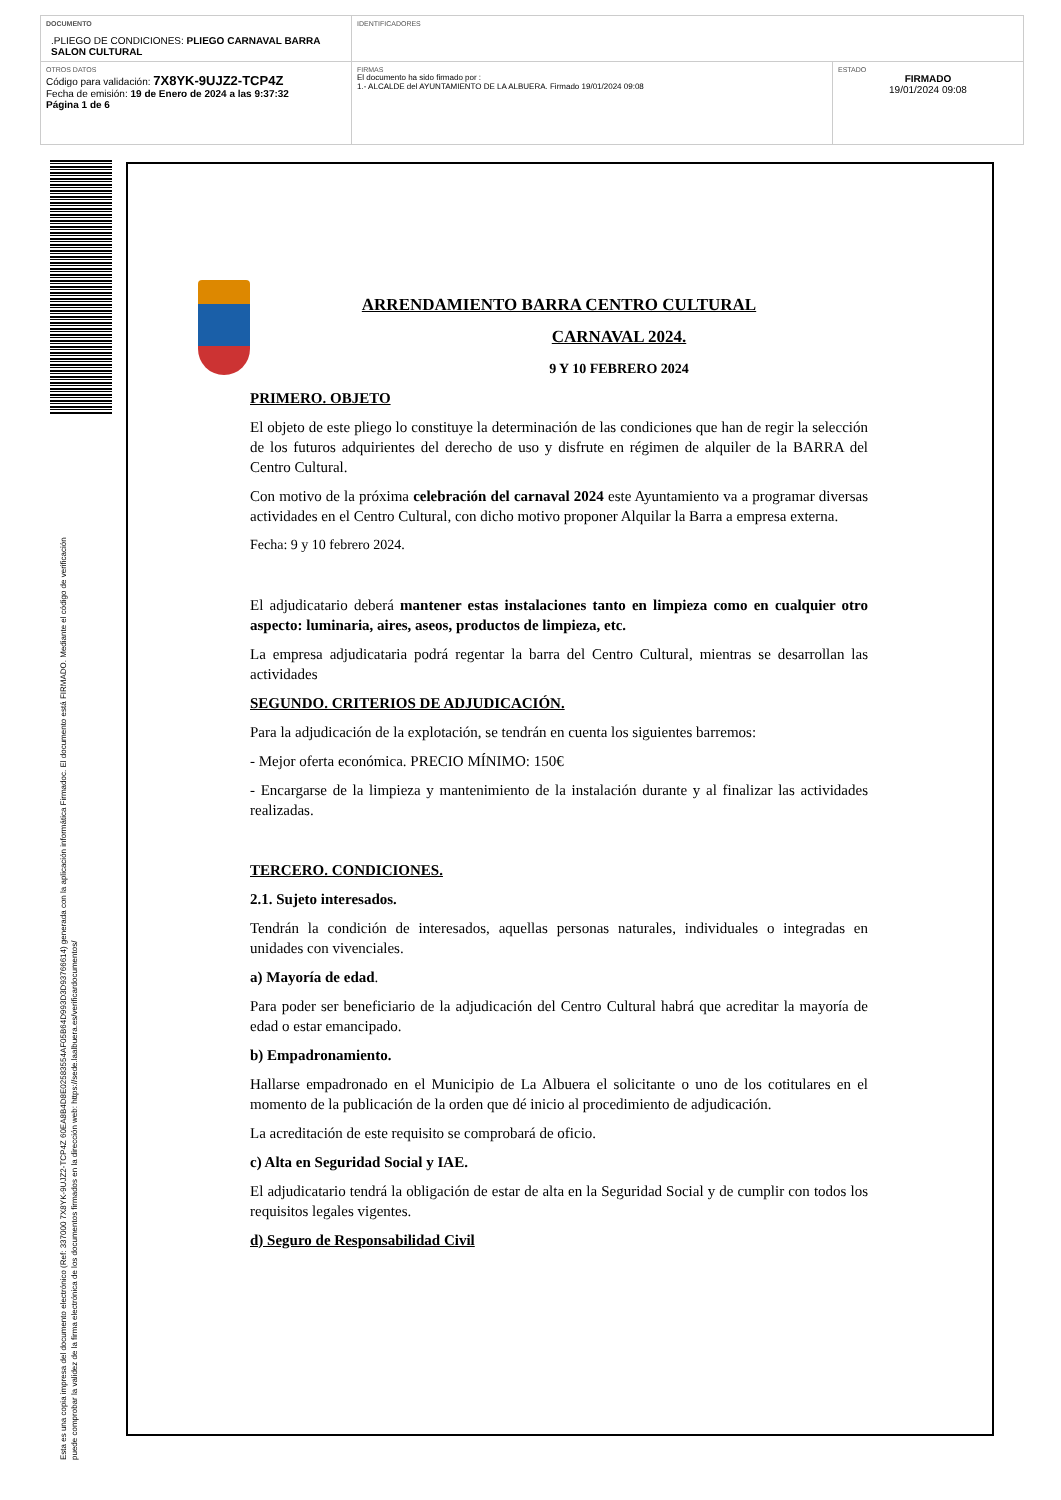| DOCUMENTO .PLIEGO DE CONDICIONES: PLIEGO CARNAVAL BARRA SALON CULTURAL | IDENTIFICADORES | |
| OTROS DATOS Código para validación: 7X8YK-9UJZ2-TCP4Z Fecha de emisión: 19 de Enero de 2024 a las 9:37:32 Página 1 de 6 | FIRMAS El documento ha sido firmado por : 1.- ALCALDE del AYUNTAMIENTO DE LA ALBUERA. Firmado 19/01/2024 09:08 | ESTADO FIRMADO 19/01/2024 09:08 |
Esta es una copia impresa del documento electrónico (Ref: 337000 7X8YK-9UJZ2-TCP4Z 60EA8B4D8E02583554AF05B64D993D3D93766614) generada con la aplicación informática Firmadoc. El documento está FIRMADO. Mediante el código de verificación
puede comprobar la validez de la firma electrónica de los documentos firmados en la dirección web: https://sede.laalbuera.es/verificardocumentos/
ARRENDAMIENTO BARRA CENTRO CULTURAL
CARNAVAL 2024.
9 Y 10 FEBRERO 2024
PRIMERO. OBJETO
El objeto de este pliego lo constituye la determinación de las condiciones que han de regir la selección de los futuros adquirientes del derecho de uso y disfrute en régimen de alquiler de la BARRA del Centro Cultural.
Con motivo de la próxima celebración del carnaval 2024 este Ayuntamiento va a programar diversas actividades en el Centro Cultural, con dicho motivo proponer Alquilar la Barra a empresa externa.
Fecha: 9 y 10 febrero 2024.
El adjudicatario deberá mantener estas instalaciones tanto en limpieza como en cualquier otro aspecto: luminaria, aires, aseos, productos de limpieza, etc.
La empresa adjudicataria podrá regentar la barra del Centro Cultural, mientras se desarrollan las actividades
SEGUNDO. CRITERIOS DE ADJUDICACIÓN.
Para la adjudicación de la explotación, se tendrán en cuenta los siguientes barremos:
- Mejor oferta económica. PRECIO MÍNIMO: 150€
- Encargarse de la limpieza y mantenimiento de la instalación durante y al finalizar las actividades realizadas.
TERCERO. CONDICIONES.
2.1. Sujeto interesados.
Tendrán la condición de interesados, aquellas personas naturales, individuales o integradas en unidades con vivenciales.
a) Mayoría de edad.
Para poder ser beneficiario de la adjudicación del Centro Cultural habrá que acreditar la mayoría de edad o estar emancipado.
b) Empadronamiento.
Hallarse empadronado en el Municipio de La Albuera el solicitante o uno de los cotitulares en el momento de la publicación de la orden que dé inicio al procedimiento de adjudicación.
La acreditación de este requisito se comprobará de oficio.
c) Alta en Seguridad Social y IAE.
El adjudicatario tendrá la obligación de estar de alta en la Seguridad Social y de cumplir con todos los requisitos legales vigentes.
d) Seguro de Responsabilidad Civil